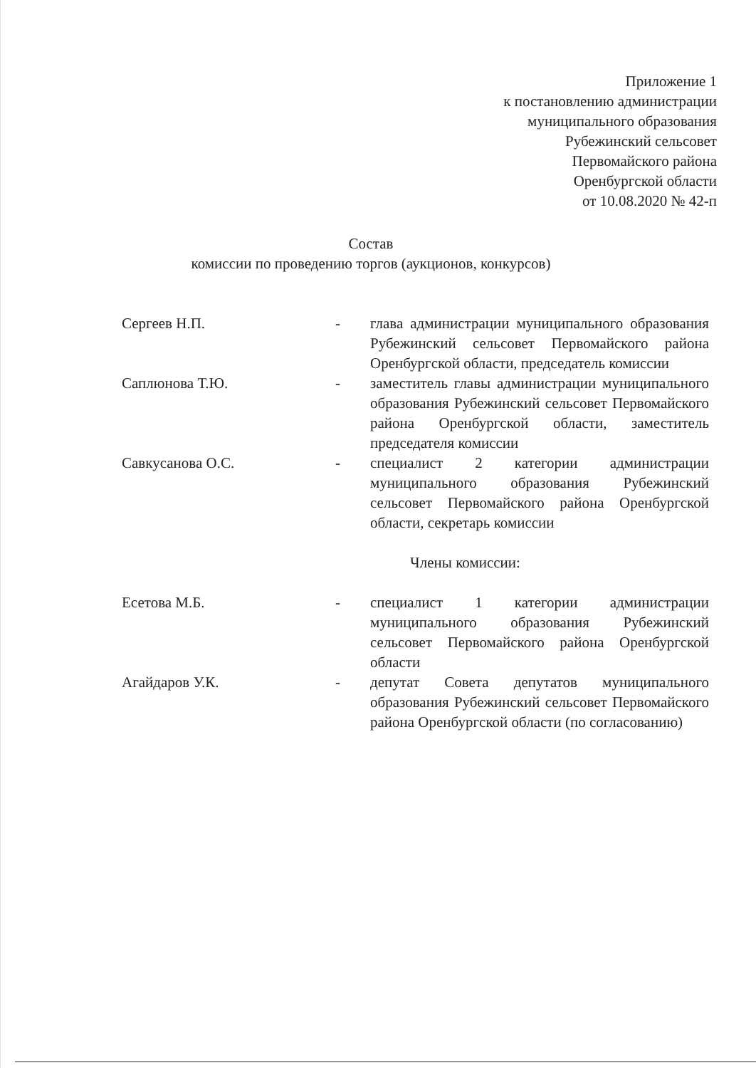Приложение 1
к постановлению администрации
муниципального образования
Рубежинский сельсовет
Первомайского района
Оренбургской области
от 10.08.2020 № 42-п
Состав
комиссии по проведению торгов (аукционов, конкурсов)
Сергеев Н.П. - глава администрации муниципального образования Рубежинский сельсовет Первомайского района Оренбургской области, председатель комиссии
Саплюнова Т.Ю. - заместитель главы администрации муниципального образования Рубежинский сельсовет Первомайского района Оренбургской области, заместитель председателя комиссии
Савкусанова О.С. - специалист 2 категории администрации муниципального образования Рубежинский сельсовет Первомайского района Оренбургской области, секретарь комиссии
Члены комиссии:
Есетова М.Б. - специалист 1 категории администрации муниципального образования Рубежинский сельсовет Первомайского района Оренбургской области
Агайдаров У.К. - депутат Совета депутатов муниципального образования Рубежинский сельсовет Первомайского района Оренбургской области (по согласованию)